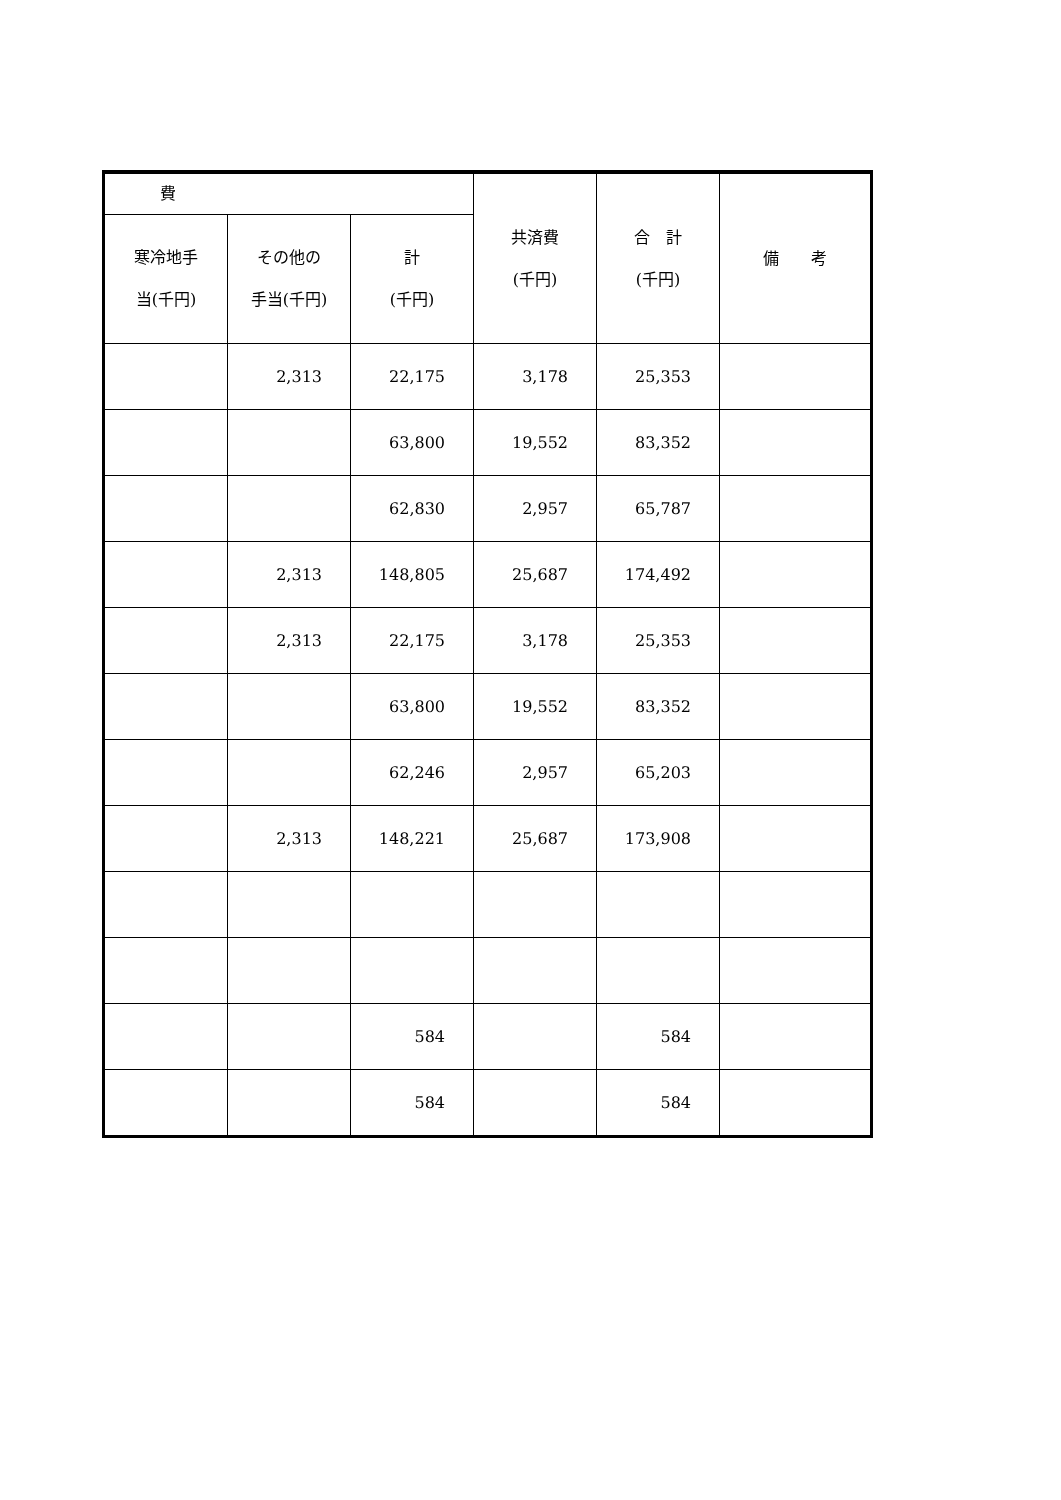| 費 | | | 共済費 (千円) | 合 計 (千円) | 備 考 |
| --- | --- | --- | --- | --- | --- |
| 寒冷地手 当(千円) | その他の 手当(千円) | 計 (千円) | | | |
| | 2,313 | 22,175 | 3,178 | 25,353 | |
| | | 63,800 | 19,552 | 83,352 | |
| | | 62,830 | 2,957 | 65,787 | |
| | 2,313 | 148,805 | 25,687 | 174,492 | |
| | 2,313 | 22,175 | 3,178 | 25,353 | |
| | | 63,800 | 19,552 | 83,352 | |
| | | 62,246 | 2,957 | 65,203 | |
| | 2,313 | 148,221 | 25,687 | 173,908 | |
| | | 584 | | 584 | |
| | | 584 | | 584 | |